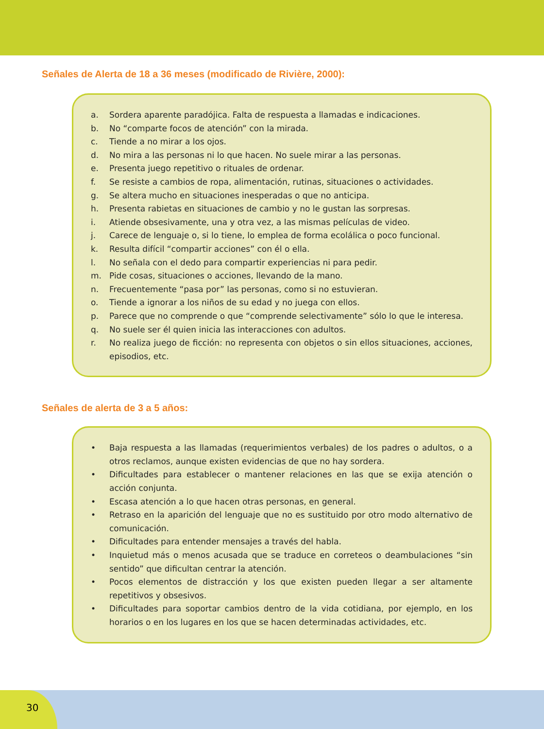Señales de Alerta de 18 a 36 meses (modificado de Rivière, 2000):
a. Sordera aparente paradójica. Falta de respuesta a llamadas e indicaciones.
b. No “comparte focos de atención” con la mirada.
c. Tiende a no mirar a los ojos.
d. No mira a las personas ni lo que hacen. No suele mirar a las personas.
e. Presenta juego repetitivo o rituales de ordenar.
f. Se resiste a cambios de ropa, alimentación, rutinas, situaciones o actividades.
g. Se altera mucho en situaciones inesperadas o que no anticipa.
h. Presenta rabietas en situaciones de cambio y no le gustan las sorpresas.
i. Atiende obsesivamente, una y otra vez, a las mismas películas de video.
j. Carece de lenguaje o, si lo tiene, lo emplea de forma ecolálica o poco funcional.
k. Resulta difícil “compartir acciones” con él o ella.
l. No señala con el dedo para compartir experiencias ni para pedir.
m. Pide cosas, situaciones o acciones, llevando de la mano.
n. Frecuentemente “pasa por” las personas, como si no estuvieran.
o. Tiende a ignorar a los niños de su edad y no juega con ellos.
p. Parece que no comprende o que “comprende selectivamente” sólo lo que le interesa.
q. No suele ser él quien inicia las interacciones con adultos.
r. No realiza juego de ficción: no representa con objetos o sin ellos situaciones, acciones, episodios, etc.
Señales de alerta de 3 a 5 años:
• Baja respuesta a las llamadas (requerimientos verbales) de los padres o adultos, o a otros reclamos, aunque existen evidencias de que no hay sordera.
• Dificultades para establecer o mantener relaciones en las que se exija atención o acción conjunta.
• Escasa atención a lo que hacen otras personas, en general.
• Retraso en la aparición del lenguaje que no es sustituido por otro modo alternativo de comunicación.
• Dificultades para entender mensajes a través del habla.
• Inquietud más o menos acusada que se traduce en correteos o deambulaciones “sin sentido” que dificultan centrar la atención.
• Pocos elementos de distracción y los que existen pueden llegar a ser altamente repetitivos y obsesivos.
• Dificultades para soportar cambios dentro de la vida cotidiana, por ejemplo, en los horarios o en los lugares en los que se hacen determinadas actividades, etc.
30